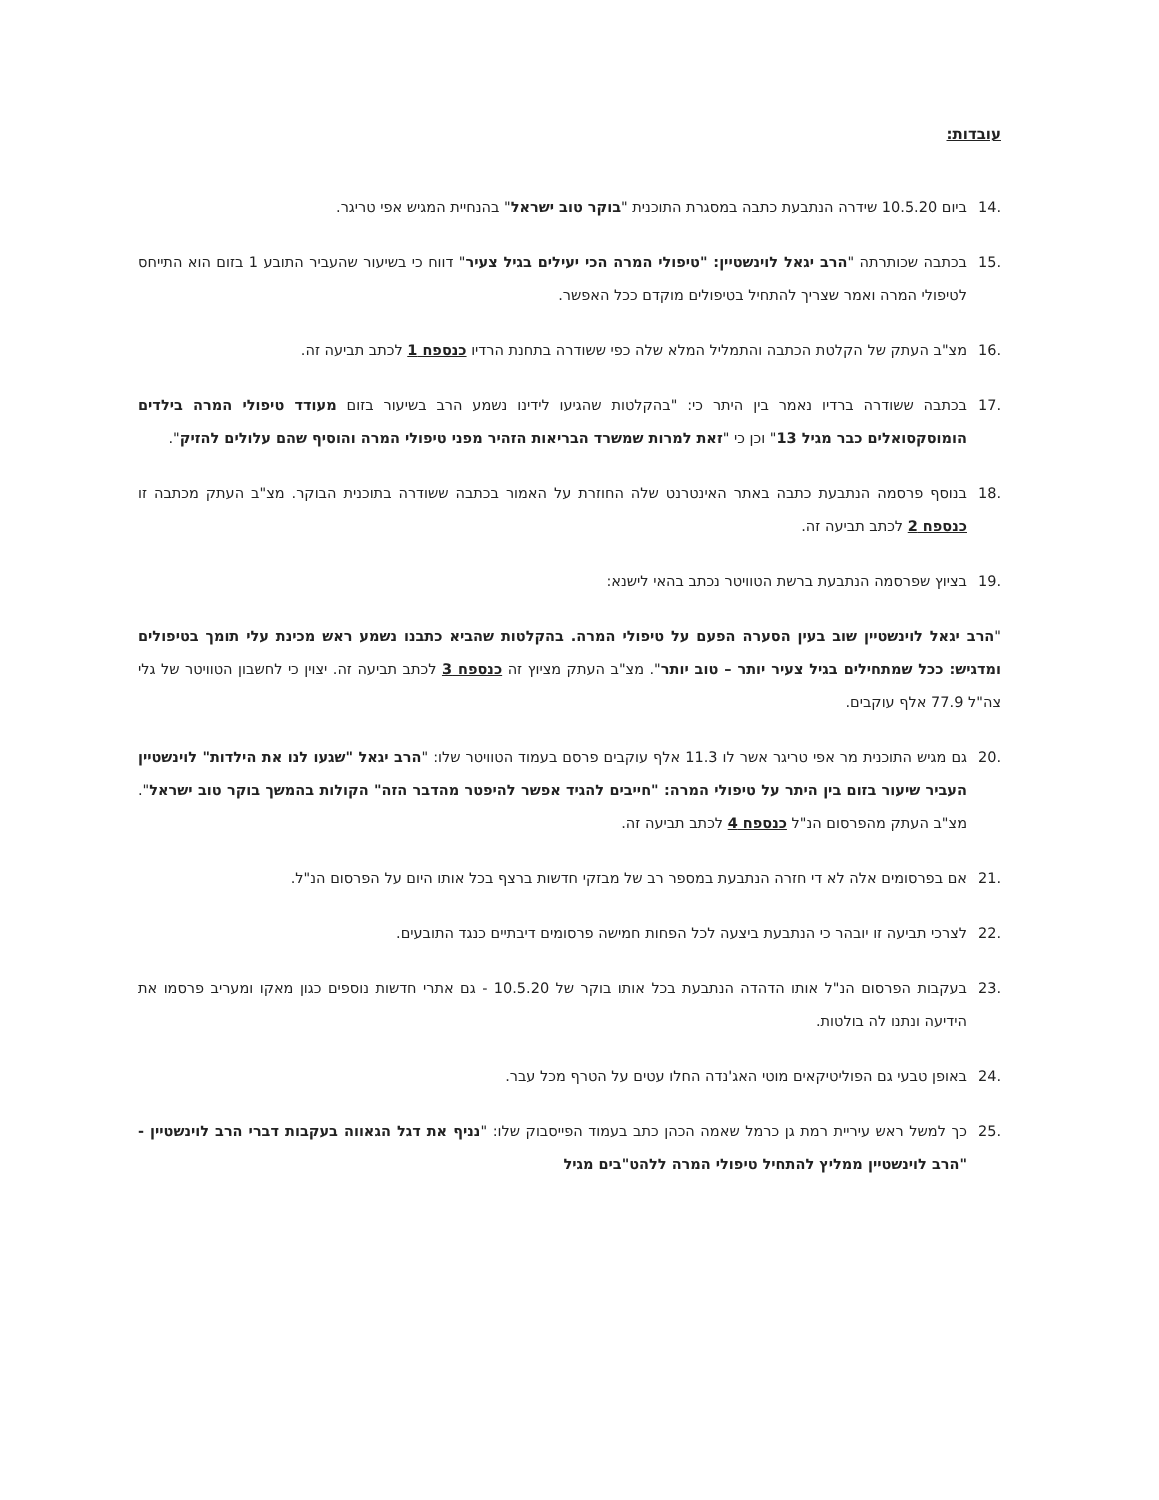עובדות:
.14 ביום 10.5.20 שידרה הנתבעת כתבה במסגרת התוכנית "בוקר טוב ישראל" בהנחיית המגיש אפי טריגר.
.15 בכתבה שכותרתה "הרב יגאל לוינשטיין: "טיפולי המרה הכי יעילים בגיל צעיר" דווח כי בשיעור שהעביר התובע 1 בזום הוא התייחס לטיפולי המרה ואמר שצריך להתחיל בטיפולים מוקדם ככל האפשר.
.16 מצ"ב העתק של הקלטת הכתבה והתמליל המלא שלה כפי ששודרה בתחנת הרדיו כנספח 1 לכתב תביעה זה.
.17 בכתבה ששודרה ברדיו נאמר בין היתר כי: "בהקלטות שהגיעו לידינו נשמע הרב בשיעור בזום מעודד טיפולי המרה בילדים הומוסקסואלים כבר מגיל 13" וכן כי "זאת למרות שמשרד הבריאות הזהיר מפני טיפולי המרה והוסיף שהם עלולים להזיק".
.18 בנוסף פרסמה הנתבעת כתבה באתר האינטרנט שלה החוזרת על האמור בכתבה ששודרה בתוכנית הבוקר. מצ"ב העתק מכתבה זו כנספח 2 לכתב תביעה זה.
.19 בציוץ שפרסמה הנתבעת ברשת הטוויטר נכתב בהאי לישנא:
"הרב יגאל לוינשטיין שוב בעין הסערה הפעם על טיפולי המרה. בהקלטות שהביא כתבנו נשמע ראש מכינת עלי תומך בטיפולים ומדגיש: ככל שמתחילים בגיל צעיר יותר – טוב יותר". מצ"ב העתק מציוץ זה כנספח 3 לכתב תביעה זה. יצוין כי לחשבון הטוויטר של גלי צה"ל 77.9 אלף עוקבים.
.20 גם מגיש התוכנית מר אפי טריגר אשר לו 11.3 אלף עוקבים פרסם בעמוד הטוויטר שלו: "הרב יגאל "שגעו לנו את הילדות" לוינשטיין העביר שיעור בזום בין היתר על טיפולי המרה: "חייבים להגיד אפשר להיפטר מהדבר הזה" הקולות בהמשך בוקר טוב ישראל". מצ"ב העתק מהפרסום הנ"ל כנספח 4 לכתב תביעה זה.
.21 אם בפרסומים אלה לא די חזרה הנתבעת במספר רב של מבזקי חדשות ברצף בכל אותו היום על הפרסום הנ"ל.
.22 לצרכי תביעה זו יובהר כי הנתבעת ביצעה לכל הפחות חמישה פרסומים דיבתיים כנגד התובעים.
.23 בעקבות הפרסום הנ"ל אותו הדהדה הנתבעת בכל אותו בוקר של 10.5.20 - גם אתרי חדשות נוספים כגון מאקו ומעריב פרסמו את הידיעה ונתנו לה בולטות.
.24 באופן טבעי גם הפוליטיקאים מוטי האג'נדה החלו עטים על הטרף מכל עבר.
.25 כך למשל ראש עיריית רמת גן כרמל שאמה הכהן כתב בעמוד הפייסבוק שלו: "נניף את דגל הגאווה בעקבות דברי הרב לוינשטיין - "הרב לוינשטיין ממליץ להתחיל טיפולי המרה ללהט"בים מגיל